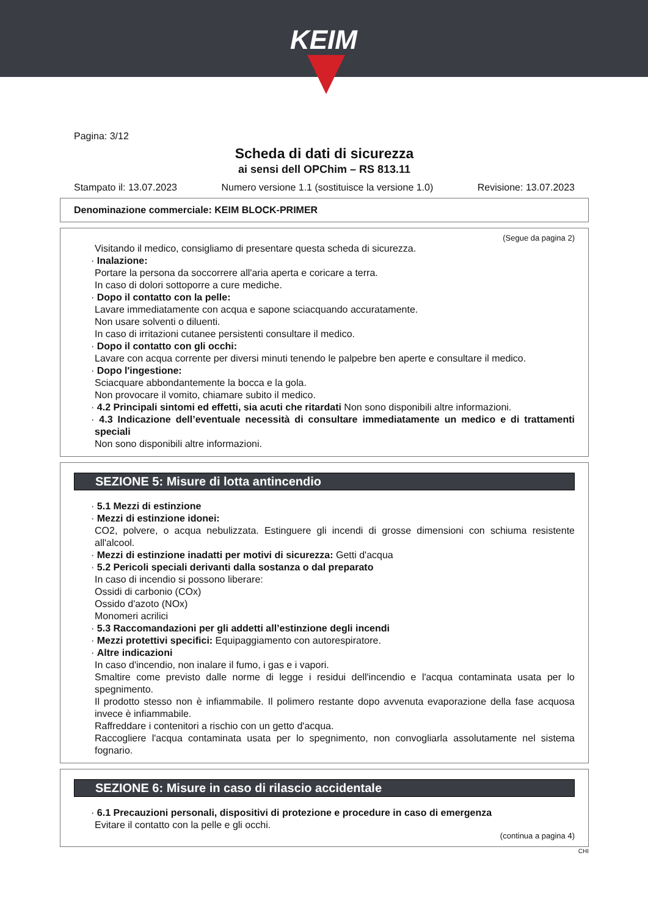KEIM
Pagina: 3/12
Scheda di dati di sicurezza
ai sensi dell OPChim – RS 813.11
Stampato il: 13.07.2023 Numero versione 1.1 (sostituisce la versione 1.0) Revisione: 13.07.2023
Denominazione commerciale: KEIM BLOCK-PRIMER
(Segue da pagina 2)
Visitando il medico, consigliamo di presentare questa scheda di sicurezza.
· Inalazione:
Portare la persona da soccorrere all'aria aperta e coricare a terra.
In caso di dolori sottoporre a cure mediche.
· Dopo il contatto con la pelle:
Lavare immediatamente con acqua e sapone sciacquando accuratamente.
Non usare solventi o diluenti.
In caso di irritazioni cutanee persistenti consultare il medico.
· Dopo il contatto con gli occhi:
Lavare con acqua corrente per diversi minuti tenendo le palpebre ben aperte e consultare il medico.
· Dopo l'ingestione:
Sciacquare abbondantemente la bocca e la gola.
Non provocare il vomito, chiamare subito il medico.
· 4.2 Principali sintomi ed effetti, sia acuti che ritardati Non sono disponibili altre informazioni.
· 4.3 Indicazione dell’eventuale necessità di consultare immediatamente un medico e di trattamenti speciali
Non sono disponibili altre informazioni.
SEZIONE 5: Misure di lotta antincendio
· 5.1 Mezzi di estinzione
· Mezzi di estinzione idonei:
CO2, polvere, o acqua nebulizzata. Estinguere gli incendi di grosse dimensioni con schiuma resistente all'alcool.
· Mezzi di estinzione inadatti per motivi di sicurezza: Getti d'acqua
· 5.2 Pericoli speciali derivanti dalla sostanza o dal preparato
In caso di incendio si possono liberare:
Ossidi di carbonio (COx)
Ossido d'azoto (NOx)
Monomeri acrilici
· 5.3 Raccomandazioni per gli addetti all’estinzione degli incendi
· Mezzi protettivi specifici: Equipaggiamento con autorespiratore.
· Altre indicazioni
In caso d'incendio, non inalare il fumo, i gas e i vapori.
Smaltire come previsto dalle norme di legge i residui dell'incendio e l'acqua contaminata usata per lo spegnimento.
Il prodotto stesso non è infiammabile. Il polimero restante dopo avvenuta evaporazione della fase acquosa invece è infiammabile.
Raffreddare i contenitori a rischio con un getto d'acqua.
Raccogliere l'acqua contaminata usata per lo spegnimento, non convogliarla assolutamente nel sistema fognario.
SEZIONE 6: Misure in caso di rilascio accidentale
· 6.1 Precauzioni personali, dispositivi di protezione e procedure in caso di emergenza
Evitare il contatto con la pelle e gli occhi.
(continua a pagina 4)
CHI